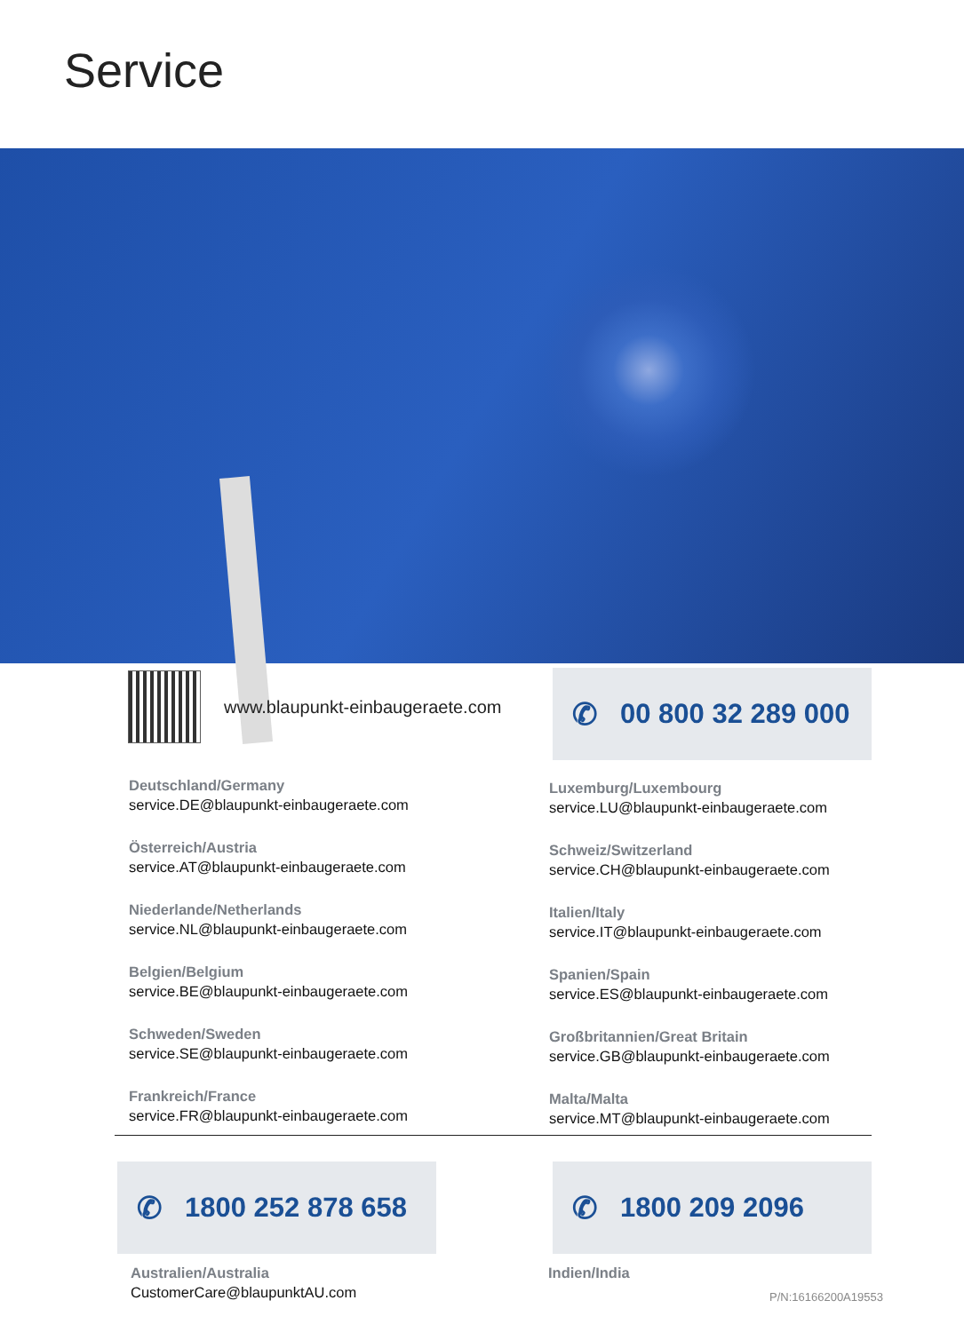Service
www.blaupunkt-einbaugeraete.com ✆ 00 800 32 289 000
Deutschland/Germany
service.DE@blaupunkt-einbaugeraete.com
Österreich/Austria
service.AT@blaupunkt-einbaugeraete.com
Niederlande/Netherlands
service.NL@blaupunkt-einbaugeraete.com
Belgien/Belgium
service.BE@blaupunkt-einbaugeraete.com
Schweden/Sweden
service.SE@blaupunkt-einbaugeraete.com
Frankreich/France
service.FR@blaupunkt-einbaugeraete.com
Luxemburg/Luxembourg
service.LU@blaupunkt-einbaugeraete.com
Schweiz/Switzerland
service.CH@blaupunkt-einbaugeraete.com
Italien/Italy
service.IT@blaupunkt-einbaugeraete.com
Spanien/Spain
service.ES@blaupunkt-einbaugeraete.com
Großbritannien/Great Britain
service.GB@blaupunkt-einbaugeraete.com
Malta/Malta
service.MT@blaupunkt-einbaugeraete.com
✆ 1800 252 878 658 ✆ 1800 209 2096
Australien/Australia
CustomerCare@blaupunktAU.com
Indien/India
P/N:16166200A19553